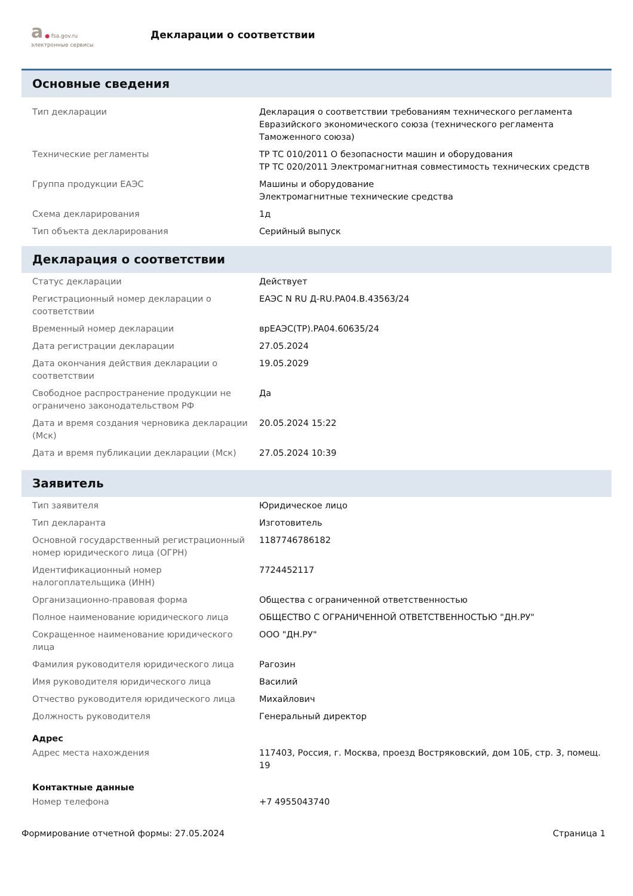а ● fsa.gov.ru
электронные сервисы
Декларации о соответствии
Основные сведения
| Тип декларации | Декларация о соответствии требованиям технического регламента Евразийского экономического союза (технического регламента Таможенного союза) |
| Технические регламенты | ТР ТС 010/2011 О безопасности машин и оборудования ТР ТС 020/2011 Электромагнитная совместимость технических средств |
| Группа продукции ЕАЭС | Машины и оборудование Электромагнитные технические средства |
| Схема декларирования | 1д |
| Тип объекта декларирования | Серийный выпуск |
Декларация о соответствии
| Статус декларации | Действует |
| Регистрационный номер декларации о соответствии | ЕАЭС N RU Д-RU.PA04.B.43563/24 |
| Временный номер декларации | врЕАЭС(ТР).PA04.60635/24 |
| Дата регистрации декларации | 27.05.2024 |
| Дата окончания действия декларации о соответствии | 19.05.2029 |
| Свободное распространение продукции не ограничено законодательством РФ | Да |
| Дата и время создания черновика декларации (Мск) | 20.05.2024 15:22 |
| Дата и время публикации декларации (Мск) | 27.05.2024 10:39 |
Заявитель
| Тип заявителя | Юридическое лицо |
| Тип декларанта | Изготовитель |
| Основной государственный регистрационный номер юридического лица (ОГРН) | 1187746786182 |
| Идентификационный номер налогоплательщика (ИНН) | 7724452117 |
| Организационно-правовая форма | Общества с ограниченной ответственностью |
| Полное наименование юридического лица | ОБЩЕСТВО С ОГРАНИЧЕННОЙ ОТВЕТСТВЕННОСТЬЮ "ДН.РУ" |
| Сокращенное наименование юридического лица | ООО "ДН.РУ" |
| Фамилия руководителя юридического лица | Рагозин |
| Имя руководителя юридического лица | Василий |
| Отчество руководителя юридического лица | Михайлович |
| Должность руководителя | Генеральный директор |
Адрес
| Адрес места нахождения | 117403, Россия, г. Москва, проезд Востряковский, дом 10Б, стр. 3, помещ. 19 |
Контактные данные
| Номер телефона | +7 4955043740 |
Формирование отчетной формы: 27.05.2024 Страница 1